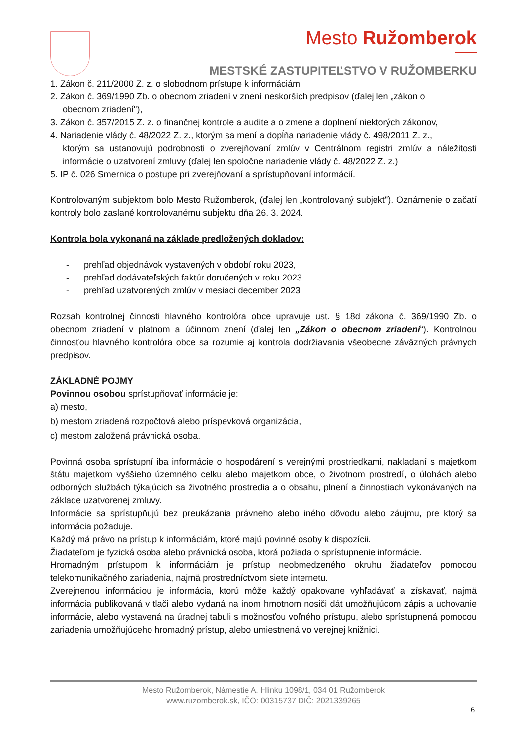Mesto Ružomberok
MESTSKÉ ZASTUPITEĽSTVO V RUŽOMBERKU
1. Zákon č. 211/2000 Z. z. o slobodnom prístupe k informáciám
2. Zákon č. 369/1990 Zb. o obecnom zriadení v znení neskorších predpisov (ďalej len „zákon o
obecnom zriadení"),
3. Zákon č. 357/2015 Z. z. o finančnej kontrole a audite a o zmene a doplnení niektorých zákonov,
4. Nariadenie vlády č. 48/2022 Z. z., ktorým sa mení a dopĺňa nariadenie vlády č. 498/2011 Z. z.,
ktorým sa ustanovujú podrobnosti o zverejňovaní zmlúv v Centrálnom registri zmlúv a náležitosti informácie o uzatvorení zmluvy (ďalej len spoločne nariadenie vlády č. 48/2022 Z. z.)
5. IP č. 026 Smernica o postupe pri zverejňovaní a sprístupňovaní informácií.
Kontrolovaným subjektom bolo Mesto Ružomberok, (ďalej len „kontrolovaný subjekt"). Oznámenie o začatí kontroly bolo zaslané kontrolovanému subjektu dňa 26. 3. 2024.
Kontrola bola vykonaná na základe predložených dokladov:
- prehľad objednávok vystavených v období roku 2023,
- prehľad dodávateľských faktúr doručených v roku 2023
- prehľad uzatvorených zmlúv v mesiaci december 2023
Rozsah kontrolnej činnosti hlavného kontrolóra obce upravuje ust. § 18d zákona č. 369/1990 Zb. o obecnom zriadení v platnom a účinnom znení (ďalej len „Zákon o obecnom zriadení“). Kontrolnou činnosťou hlavného kontrolóra obce sa rozumie aj kontrola dodržiavania všeobecne záväzných právnych predpisov.
ZÁKLADNÉ POJMY
Povinnou osobou sprístupňovať informácie je:
a) mesto,
b) mestom zriadená rozpočtová alebo príspevková organizácia,
c) mestom založená právnická osoba.
Povinná osoba sprístupní iba informácie o hospodárení s verejnými prostriedkami, nakladaní s majetkom štátu majetkom vyššieho územného celku alebo majetkom obce, o životnom prostredí, o úlohách alebo odborných službách týkajúcich sa životného prostredia a o obsahu, plnení a činnostiach vykonávaných na základe uzatvorenej zmluvy.
Informácie sa sprístupňujú bez preukázania právneho alebo iného dôvodu alebo záujmu, pre ktorý sa informácia požaduje.
Každý má právo na prístup k informáciám, ktoré majú povinné osoby k dispozícii.
Žiadateľom je fyzická osoba alebo právnická osoba, ktorá požiada o sprístupnenie informácie.
Hromadným prístupom k informáciám je prístup neobmedzeného okruhu žiadateľov pomocou telekomunikačného zariadenia, najmä prostredníctvom siete internetu.
Zverejnenou informáciou je informácia, ktorú môže každý opakovane vyhľadávať a získavať, najmä informácia publikovaná v tlači alebo vydaná na inom hmotnom nosiči dát umožňujúcom zápis a uchovanie informácie, alebo vystavená na úradnej tabuli s možnosťou voľného prístupu, alebo sprístupnená pomocou zariadenia umožňujúceho hromadný prístup, alebo umiestnená vo verejnej knižnici.
Mesto Ružomberok, Námestie A. Hlinku 1098/1, 034 01 Ružomberok
www.ruzomberok.sk, IČO: 00315737 DIČ: 2021339265
6